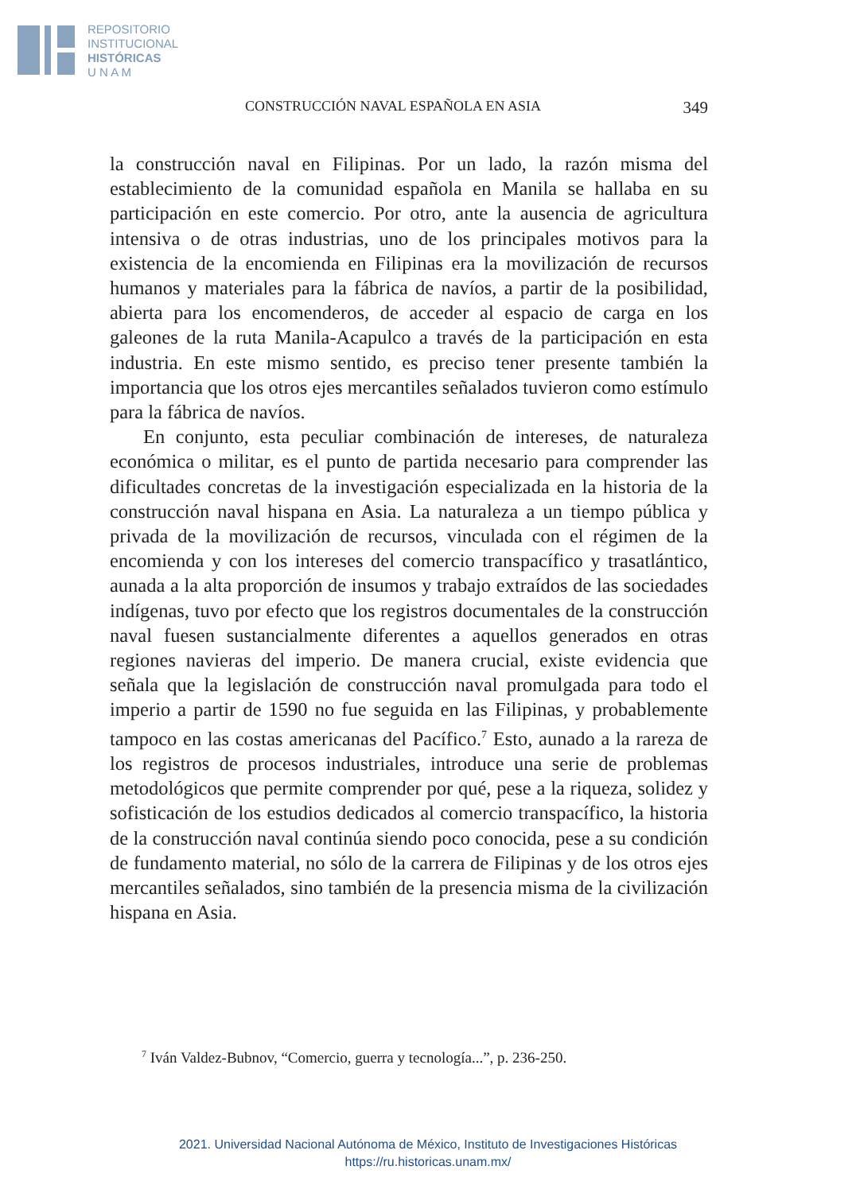REPOSITORIO
INSTITUCIONAL
HISTÓRICAS
U N A M
CONSTRUCCIÓN NAVAL ESPAÑOLA EN ASIA 349
la construcción naval en Filipinas. Por un lado, la razón misma del establecimiento de la comunidad española en Manila se hallaba en su participación en este comercio. Por otro, ante la ausencia de agricultura intensiva o de otras industrias, uno de los principales motivos para la existencia de la encomienda en Filipinas era la movilización de recursos humanos y materiales para la fábrica de navíos, a partir de la posibilidad, abierta para los encomenderos, de acceder al espacio de carga en los galeones de la ruta Manila-Acapulco a través de la participación en esta industria. En este mismo sentido, es preciso tener presente también la importancia que los otros ejes mercantiles señalados tuvieron como estímulo para la fábrica de navíos.
En conjunto, esta peculiar combinación de intereses, de naturaleza económica o militar, es el punto de partida necesario para comprender las dificultades concretas de la investigación especializada en la historia de la construcción naval hispana en Asia. La naturaleza a un tiempo pública y privada de la movilización de recursos, vinculada con el régimen de la encomienda y con los intereses del comercio transpacífico y trasatlántico, aunada a la alta proporción de insumos y trabajo extraídos de las sociedades indígenas, tuvo por efecto que los registros documentales de la construcción naval fuesen sustancialmente diferentes a aquellos generados en otras regiones navieras del imperio. De manera crucial, existe evidencia que señala que la legislación de construcción naval promulgada para todo el imperio a partir de 1590 no fue seguida en las Filipinas, y probablemente tampoco en las costas americanas del Pacífico.<sup>7</sup> Esto, aunado a la rareza de los registros de procesos industriales, introduce una serie de problemas metodológicos que permite comprender por qué, pese a la riqueza, solidez y sofisticación de los estudios dedicados al comercio transpacífico, la historia de la construcción naval continúa siendo poco conocida, pese a su condición de fundamento material, no sólo de la carrera de Filipinas y de los otros ejes mercantiles señalados, sino también de la presencia misma de la civilización hispana en Asia.
<sup>7</sup> Iván Valdez-Bubnov, “Comercio, guerra y tecnología...”, p. 236-250.
2021. Universidad Nacional Autónoma de México, Instituto de Investigaciones Históricas
https://ru.historicas.unam.mx/